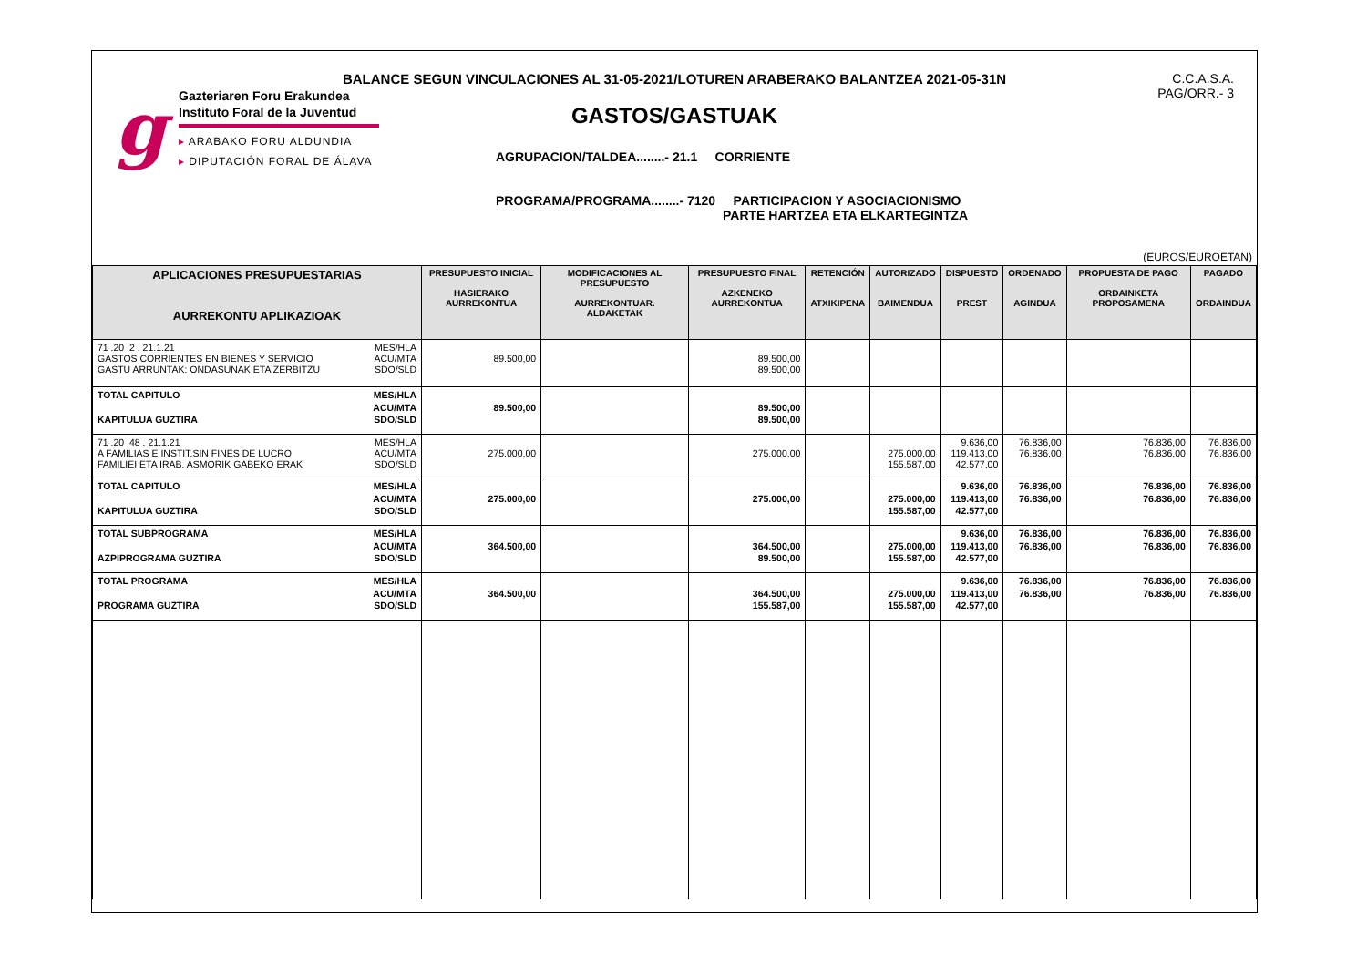g
Gazteriaren Foru Erakundea
Instituto Foral de la Juventud
▸ ARABAKO FORU ALDUNDIA
▸ DIPUTACIÓN FORAL DE ÁLAVA
BALANCE SEGUN VINCULACIONES AL 31-05-2021/LOTUREN ARABERAKO BALANTZEA 2021-05-31N
C.C.A.S.A.
PAG/ORR.- 3
GASTOS/GASTUAK
AGRUPACION/TALDEA........- 21.1 CORRIENTE
PROGRAMA/PROGRAMA........- 7120 PARTICIPACION Y ASOCIACIONISMO
PARTE HARTZEA ETA ELKARTEGINTZA
(EUROS/EUROETAN)
| APLICACIONES PRESUPUESTARIAS AURREKONTU APLIKAZIOAK | PRESUPUESTO INICIAL HASIERAKO AURREKONTUA | MODIFICACIONES AL PRESUPUESTO AURREKONTUAR. ALDAKETAK | PRESUPUESTO FINAL AZKENEKO AURREKONTUA | RETENCIÓN ATXIKIPENA | AUTORIZADO BAIMENDUA | DISPUESTO PREST | ORDENADO AGINDUA | PROPUESTA DE PAGO ORDAINKETA PROPOSAMENA | PAGADO ORDAINDUA |
| --- | --- | --- | --- | --- | --- | --- | --- | --- | --- |
| MES/HLA ACU/MTA SDO/SLD 71 .20 .2 . 21.1.21 GASTOS CORRIENTES EN BIENES Y SERVICIO GASTU ARRUNTAK: ONDASUNAK ETA ZERBITZU | 89.500,00 | | 89.500,00 89.500,00 | | | | | | |
| MES/HLA ACU/MTA SDO/SLD TOTAL CAPITULO KAPITULUA GUZTIRA | 89.500,00 | | 89.500,00 89.500,00 | | | | | | |
| MES/HLA ACU/MTA SDO/SLD 71 .20 .48 . 21.1.21 A FAMILIAS E INSTIT.SIN FINES DE LUCRO FAMILIEI ETA IRAB. ASMORIK GABEKO ERAK | 275.000,00 | | 275.000,00 | | 275.000,00 155.587,00 | 9.636,00 119.413,00 42.577,00 | 76.836,00 76.836,00 | 76.836,00 76.836,00 | 76.836,00 76.836,00 |
| MES/HLA ACU/MTA SDO/SLD TOTAL CAPITULO KAPITULUA GUZTIRA | 275.000,00 | | 275.000,00 | | 275.000,00 155.587,00 | 9.636,00 119.413,00 42.577,00 | 76.836,00 76.836,00 | 76.836,00 76.836,00 | 76.836,00 76.836,00 |
| MES/HLA ACU/MTA SDO/SLD TOTAL SUBPROGRAMA AZPIPROGRAMA GUZTIRA | 364.500,00 | | 364.500,00 89.500,00 | | 275.000,00 155.587,00 | 9.636,00 119.413,00 42.577,00 | 76.836,00 76.836,00 | 76.836,00 76.836,00 | 76.836,00 76.836,00 |
| MES/HLA ACU/MTA SDO/SLD TOTAL PROGRAMA PROGRAMA GUZTIRA | 364.500,00 | | 364.500,00 155.587,00 | | 275.000,00 155.587,00 | 9.636,00 119.413,00 42.577,00 | 76.836,00 76.836,00 | 76.836,00 76.836,00 | 76.836,00 76.836,00 |